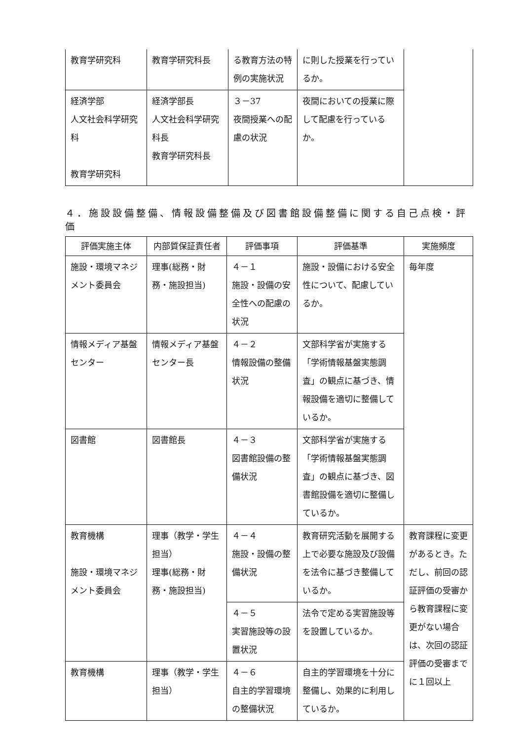| 教育学研究科 | 教育学研究科長 | る教育方法の特例の実施状況 | に則した授業を行っているか。 | |
| 経済学部 人文社会科学研究科 教育学研究科 | 経済学部長 人文社会科学研究科長 教育学研究科長 | ３－37 夜間授業への配慮の状況 | 夜間においての授業に際して配慮を行っているか。 | |
４．施設設備整備、情報設備整備及び図書館設備整備に関する自己点検・評価
| 評価実施主体 | 内部質保証責任者 | 評価事項 | 評価基準 | 実施頻度 |
| --- | --- | --- | --- | --- |
| 施設・環境マネジメント委員会 | 理事(総務・財務・施設担当) | ４－１ 施設・設備の安全性への配慮の状況 | 施設・設備における安全性について、配慮しているか。 | 毎年度 |
| 情報メディア基盤センター | 情報メディア基盤センター長 | ４－２ 情報設備の整備状況 | 文部科学省が実施する「学術情報基盤実態調査」の観点に基づき、情報設備を適切に整備しているか。 | |
| 図書館 | 図書館長 | ４－３ 図書館設備の整備状況 | 文部科学省が実施する「学術情報基盤実態調査」の観点に基づき、図書館設備を適切に整備しているか。 | |
| 教育機構 施設・環境マネジメント委員会 | 理事（教学・学生担当） 理事(総務・財務・施設担当) | ４－４ 施設・設備の整備状況 | 教育研究活動を展開する上で必要な施設及び設備を法令に基づき整備しているか。 | 教育課程に変更があるとき。ただし、前回の認証評価の受審から教育課程に変更がない場合は、次回の認証評価の受審までに１回以上 |
| | | ４－５ 実習施設等の設置状況 | 法令で定める実習施設等を設置しているか。 | |
| 教育機構 | 理事（教学・学生担当） | ４－６ 自主的学習環境の整備状況 | 自主的学習環境を十分に整備し、効果的に利用しているか。 | |